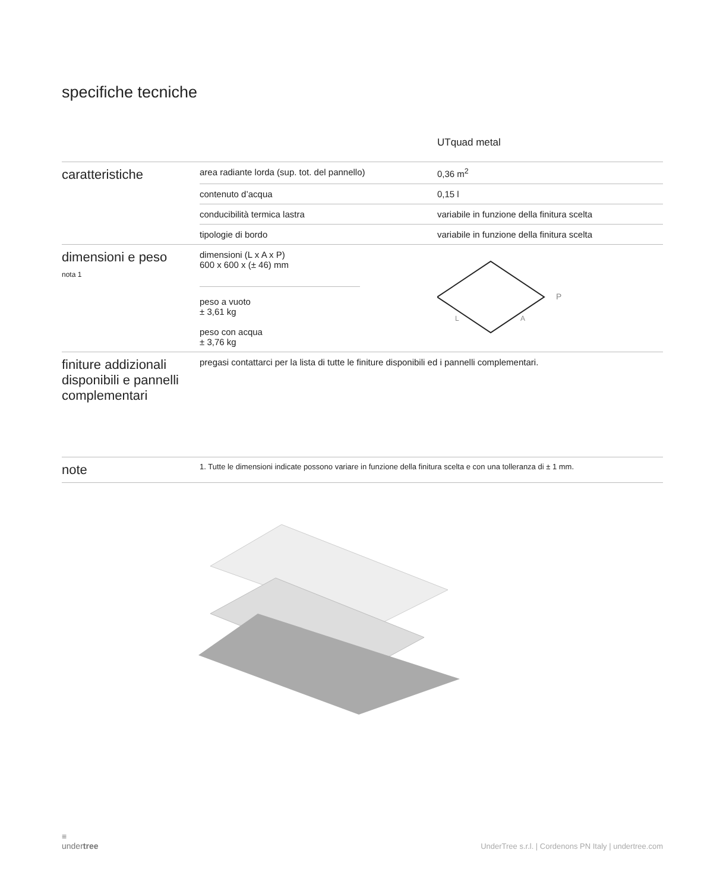specifiche tecniche
| | | UT quad metal |
| caratteristiche | area radiante lorda (sup. tot. del pannello) | 0,36 m<sup>2</sup> |
| | contenuto d’acqua | 0,15 l |
| | conducibilità termica lastra | variabile in funzione della finitura scelta |
| | tipologie di bordo | variabile in funzione della finitura scelta |
| dimensioni e peso nota 1 | dimensioni (L x A x P) 600 x 600 x (± 46) mm peso a vuoto ± 3,61 kg peso con acqua ± 3,76 kg | P L A |
| finiture addizionali disponibili e pannelli complementari | pregasi contattarci per la lista di tutte le finiture disponibili ed i pannelli complementari. | |
| note | 1. Tutte le dimensioni indicate possono variare in funzione della finitura scelta e con una tolleranza di ± 1 mm. | |
≡
undertree
UnderTree s.r.l. | Cordenons PN Italy | undertree.com